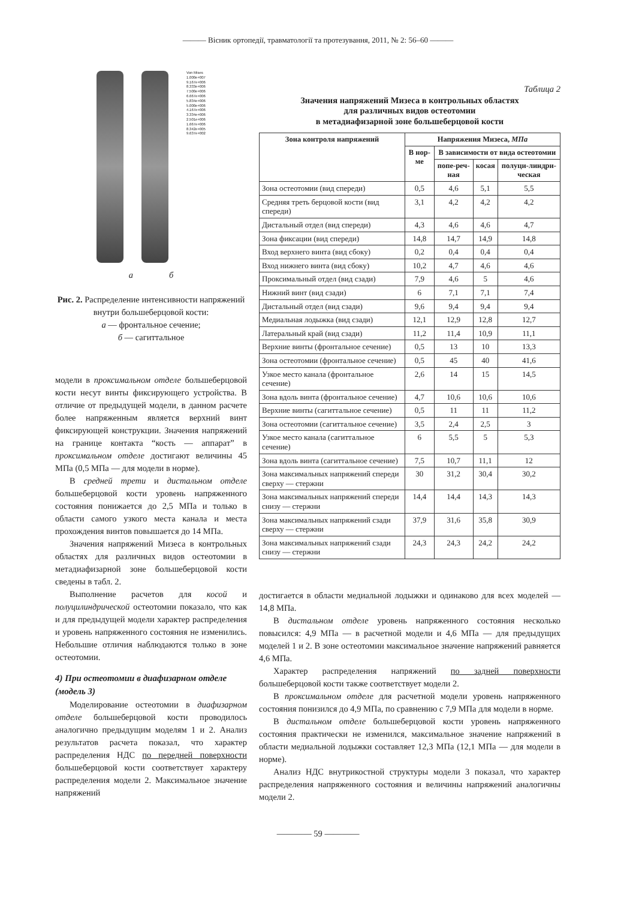——— Вісник ортопедії, травматології та протезування, 2011, № 2: 56–60 ———
Von Mises
1.000e+007
9.167e+006
8.333e+006
7.500e+006
6.667e+006
5.834e+006
5.000e+006
4.167e+006
3.334e+006
2.501e+006
1.667e+006
8.342e+005
9.637e+002
а б
Рис. 2. Распределение интенсивности напряжений внутри большеберцовой кости:
а — фронтальное сечение;
б — сагиттальное
модели в проксимальном отделе большеберцовой кости несут винты фиксирующего устройства. В отличие от предыдущей модели, в данном расчете более напряженным является верхний винт фиксирующей конструкции. Значения напряжений на границе контакта “кость — аппарат” в проксимальном отделе достигают величины 45 МПа (0,5 МПа — для модели в норме).
В средней трети и дистальном отделе большеберцовой кости уровень напряженного состояния понижается до 2,5 МПа и только в области самого узкого места канала и места прохождения винтов повышается до 14 МПа.
Значения напряжений Мизеса в контрольных областях для различных видов остеотомии в метадиафизарной зоне большеберцовой кости сведены в табл. 2.
Выполнение расчетов для косой и полуцилиндрической остеотомии показало, что как и для предыдущей модели характер распределения и уровень напряженного состояния не изменились. Небольшие отличия наблюдаются только в зоне остеотомии.
4) При остеотомии в диафизарном отделе (модель 3)
Моделирование остеотомии в диафизарном отделе большеберцовой кости проводилось аналогично предыдущим моделям 1 и 2. Анализ результатов расчета показал, что характер распределения НДС по передней поверхности большеберцовой кости соответствует характеру распределения модели 2. Максимальное значение напряжений
Таблица 2
Значения напряжений Мизеса в контрольных областях
для различных видов остеотомии
в метадиафизарной зоне большеберцовой кости
| Зона контроля напряжений | Напряжения Мизеса, МПа | | | |
| --- | --- | --- | --- | --- |
| | В нор-ме | В зависимости от вида остеотомии | | |
| | | попе-реч-ная | косая | полуци-линдри-ческая |
| Зона остеотомии (вид спереди) | 0,5 | 4,6 | 5,1 | 5,5 |
| Средняя треть берцовой кости (вид спереди) | 3,1 | 4,2 | 4,2 | 4,2 |
| Дистальный отдел (вид спереди) | 4,3 | 4,6 | 4,6 | 4,7 |
| Зона фиксации (вид спереди) | 14,8 | 14,7 | 14,9 | 14,8 |
| Вход верхнего винта (вид сбоку) | 0,2 | 0,4 | 0,4 | 0,4 |
| Вход нижнего винта (вид сбоку) | 10,2 | 4,7 | 4,6 | 4,6 |
| Проксимальный отдел (вид сзади) | 7,9 | 4,6 | 5 | 4,6 |
| Нижний винт (вид сзади) | 6 | 7,1 | 7,1 | 7,4 |
| Дистальный отдел (вид сзади) | 9,6 | 9,4 | 9,4 | 9,4 |
| Медиальная лодыжка (вид сзади) | 12,1 | 12,9 | 12,8 | 12,7 |
| Латеральный край (вид сзади) | 11,2 | 11,4 | 10,9 | 11,1 |
| Верхние винты (фронтальное сечение) | 0,5 | 13 | 10 | 13,3 |
| Зона остеотомии (фронтальное сечение) | 0,5 | 45 | 40 | 41,6 |
| Узкое место канала (фронтальное сечение) | 2,6 | 14 | 15 | 14,5 |
| Зона вдоль винта (фронтальное сечение) | 4,7 | 10,6 | 10,6 | 10,6 |
| Верхние винты (сагиттальное сечение) | 0,5 | 11 | 11 | 11,2 |
| Зона остеотомии (сагиттальное сечение) | 3,5 | 2,4 | 2,5 | 3 |
| Узкое место канала (сагиттальное сечение) | 6 | 5,5 | 5 | 5,3 |
| Зона вдоль винта (сагиттальное сечение) | 7,5 | 10,7 | 11,1 | 12 |
| Зона максимальных напряжений спереди сверху — стержни | 30 | 31,2 | 30,4 | 30,2 |
| Зона максимальных напряжений спереди снизу — стержни | 14,4 | 14,4 | 14,3 | 14,3 |
| Зона максимальных напряжений сзади сверху — стержни | 37,9 | 31,6 | 35,8 | 30,9 |
| Зона максимальных напряжений сзади снизу — стержни | 24,3 | 24,3 | 24,2 | 24,2 |
достигается в области медиальной лодыжки и одинаково для всех моделей — 14,8 МПа.
В дистальном отделе уровень напряженного состояния несколько повысился: 4,9 МПа — в расчетной модели и 4,6 МПа — для предыдущих моделей 1 и 2. В зоне остеотомии максимальное значение напряжений равняется 4,6 МПа.
Характер распределения напряжений по задней поверхности большеберцовой кости также соответствует модели 2.
В проксимальном отделе для расчетной модели уровень напряженного состояния понизился до 4,9 МПа, по сравнению с 7,9 МПа для модели в норме.
В дистальном отделе большеберцовой кости уровень напряженного состояния практически не изменился, максимальное значение напряжений в области медиальной лодыжки составляет 12,3 МПа (12,1 МПа — для модели в норме).
Анализ НДС внутрикостной структуры модели 3 показал, что характер распределения напряженного состояния и величины напряжений аналогичны модели 2.
———— 59 ————